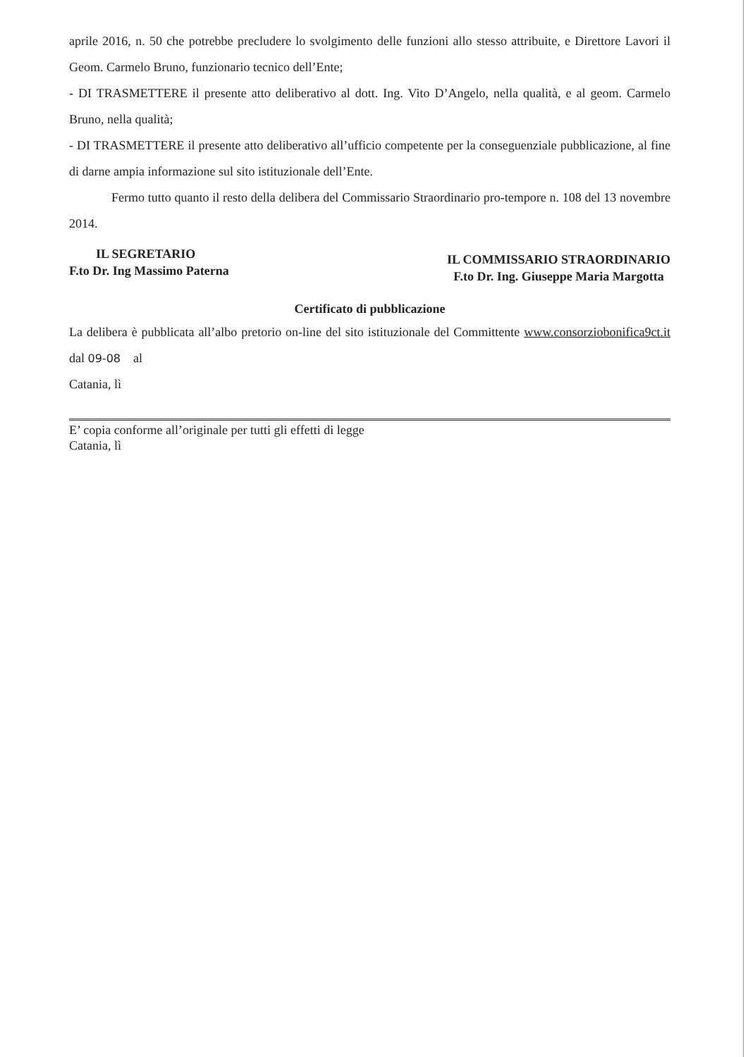aprile 2016, n. 50 che potrebbe precludere lo svolgimento delle funzioni allo stesso attribuite, e Direttore Lavori il Geom. Carmelo Bruno, funzionario tecnico dell’Ente;
- DI TRASMETTERE il presente atto deliberativo al dott. Ing. Vito D’Angelo, nella qualità, e al geom. Carmelo Bruno, nella qualità;
- DI TRASMETTERE il presente atto deliberativo all’ufficio competente per la conseguenziale pubblicazione, al fine di darne ampia informazione sul sito istituzionale dell’Ente.
Fermo tutto quanto il resto della delibera del Commissario Straordinario pro-tempore n. 108 del 13 novembre 2014.
IL SEGRETARIO
F.to Dr. Ing Massimo Paterna
IL COMMISSARIO STRAORDINARIO
F.to Dr. Ing. Giuseppe Maria Margotta
Certificato di pubblicazione
La delibera è pubblicata all’albo pretorio on-line del sito istituzionale del Committente www.consorziobonifica9ct.it dal 09-08 al
Catania, lì
E’ copia conforme all’originale per tutti gli effetti di legge
Catania, lì